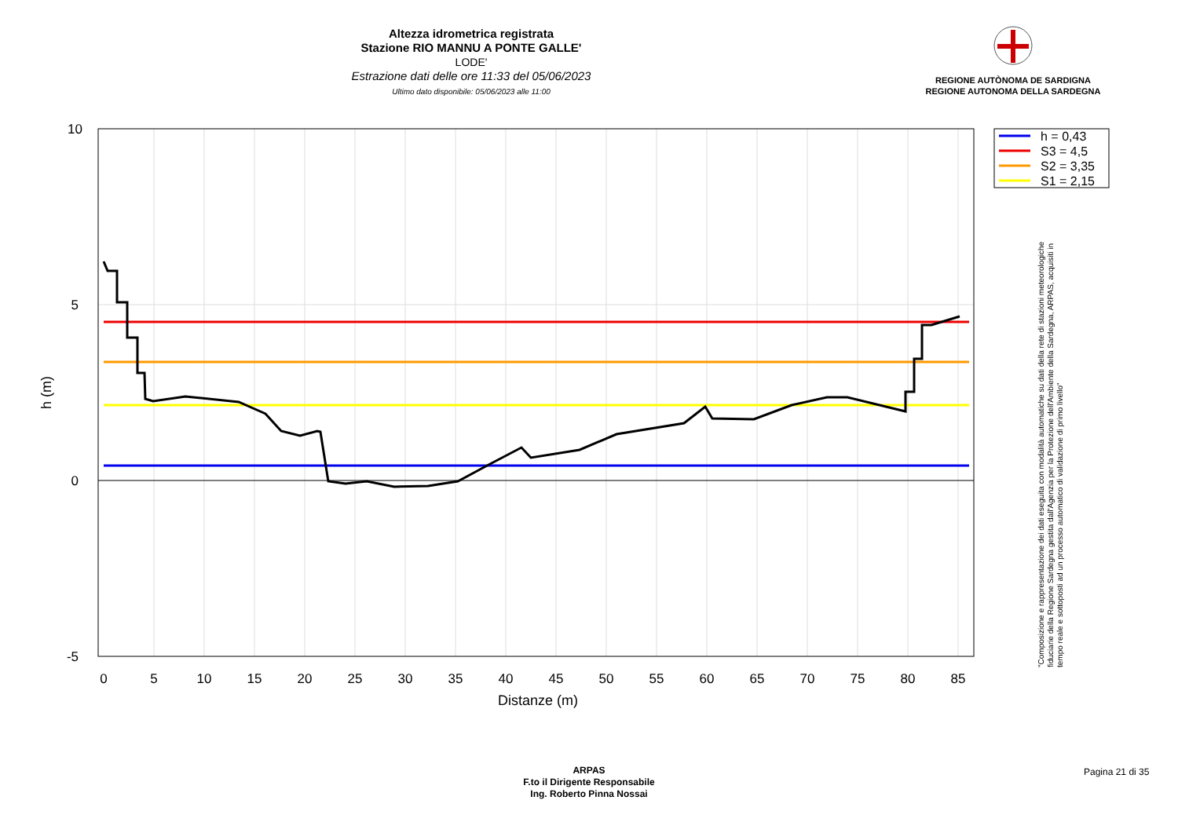Altezza idrometrica registrata
Stazione RIO MANNU A PONTE GALLE'
LODE'
Estrazione dati delle ore 11:33 del 05/06/2023
Ultimo dato disponibile: 05/06/2023 alle 11:00
REGIONE AUTÒNOMA DE SARDIGNA
REGIONE AUTONOMA DELLA SARDEGNA
0
5
10
15
20
25
30
35
40
45
50
55
60
65
70
75
80
85
10
5
0
-5
Distanze (m)
h (m)
h = 0,43
S3 = 4,5
S2 = 3,35
S1 = 2,15
"Composizione e rappresentazione dei dati eseguita con modalità automatiche su dati della rete di stazioni meteorologiche fiduciarie della Regione Sardegna gestita dall'Agenzia per la Protezione dell'Ambiente della Sardegna, ARPAS, acquisiti in tempo reale e sottoposti ad un processo automatico di validazione di primo livello"
ARPAS
F.to il Dirigente Responsabile
Ing. Roberto Pinna Nossai
Pagina 21 di 35